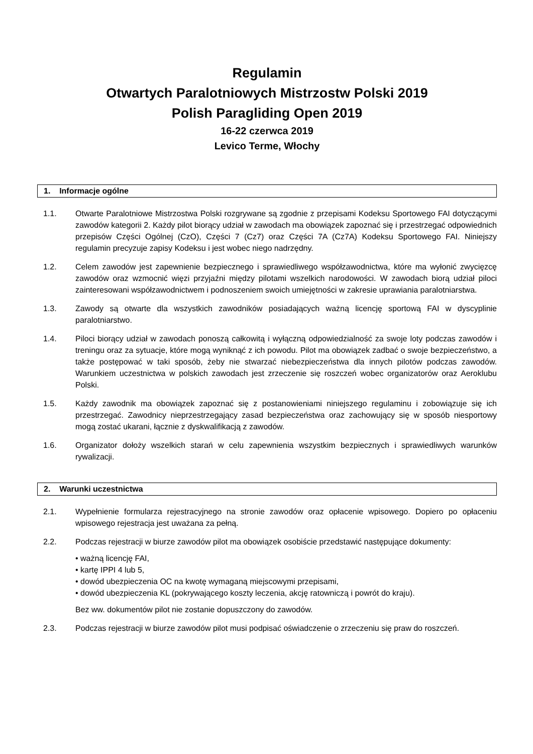Regulamin
Otwartych Paralotniowych Mistrzostw Polski 2019
Polish Paragliding Open 2019
16-22 czerwca 2019
Levico Terme, Włochy
1. Informacje ogólne
1.1. Otwarte Paralotniowe Mistrzostwa Polski rozgrywane są zgodnie z przepisami Kodeksu Sportowego FAI dotyczącymi zawodów kategorii 2. Każdy pilot biorący udział w zawodach ma obowiązek zapoznać się i przestrzegać odpowiednich przepisów Części Ogólnej (CzO), Części 7 (Cz7) oraz Części 7A (Cz7A) Kodeksu Sportowego FAI. Niniejszy regulamin precyzuje zapisy Kodeksu i jest wobec niego nadrzędny.
1.2. Celem zawodów jest zapewnienie bezpiecznego i sprawiedliwego współzawodnictwa, które ma wyłonić zwycięzcę zawodów oraz wzmocnić więzi przyjaźni między pilotami wszelkich narodowości. W zawodach biorą udział piloci zainteresowani współzawodnictwem i podnoszeniem swoich umiejętności w zakresie uprawiania paralotniarstwa.
1.3. Zawody są otwarte dla wszystkich zawodników posiadających ważną licencję sportową FAI w dyscyplinie paralotniarstwo.
1.4. Piloci biorący udział w zawodach ponoszą całkowitą i wyłączną odpowiedzialność za swoje loty podczas zawodów i treningu oraz za sytuacje, które mogą wyniknąć z ich powodu. Pilot ma obowiązek zadbać o swoje bezpieczeństwo, a także postępować w taki sposób, żeby nie stwarzać niebezpieczeństwa dla innych pilotów podczas zawodów. Warunkiem uczestnictwa w polskich zawodach jest zrzeczenie się roszczeń wobec organizatorów oraz Aeroklubu Polski.
1.5. Każdy zawodnik ma obowiązek zapoznać się z postanowieniami niniejszego regulaminu i zobowiązuje się ich przestrzegać. Zawodnicy nieprzestrzegający zasad bezpieczeństwa oraz zachowujący się w sposób niesportowy mogą zostać ukarani, łącznie z dyskwalifikacją z zawodów.
1.6. Organizator dołoży wszelkich starań w celu zapewnienia wszystkim bezpiecznych i sprawiedliwych warunków rywalizacji.
2. Warunki uczestnictwa
2.1. Wypełnienie formularza rejestracyjnego na stronie zawodów oraz opłacenie wpisowego. Dopiero po opłaceniu wpisowego rejestracja jest uważana za pełną.
2.2. Podczas rejestracji w biurze zawodów pilot ma obowiązek osobiście przedstawić następujące dokumenty:
• ważną licencję FAI,
• kartę IPPI 4 lub 5,
• dowód ubezpieczenia OC na kwotę wymaganą miejscowymi przepisami,
• dowód ubezpieczenia KL (pokrywającego koszty leczenia, akcję ratowniczą i powrót do kraju).
Bez ww. dokumentów pilot nie zostanie dopuszczony do zawodów.
2.3. Podczas rejestracji w biurze zawodów pilot musi podpisać oświadczenie o zrzeczeniu się praw do roszczeń.